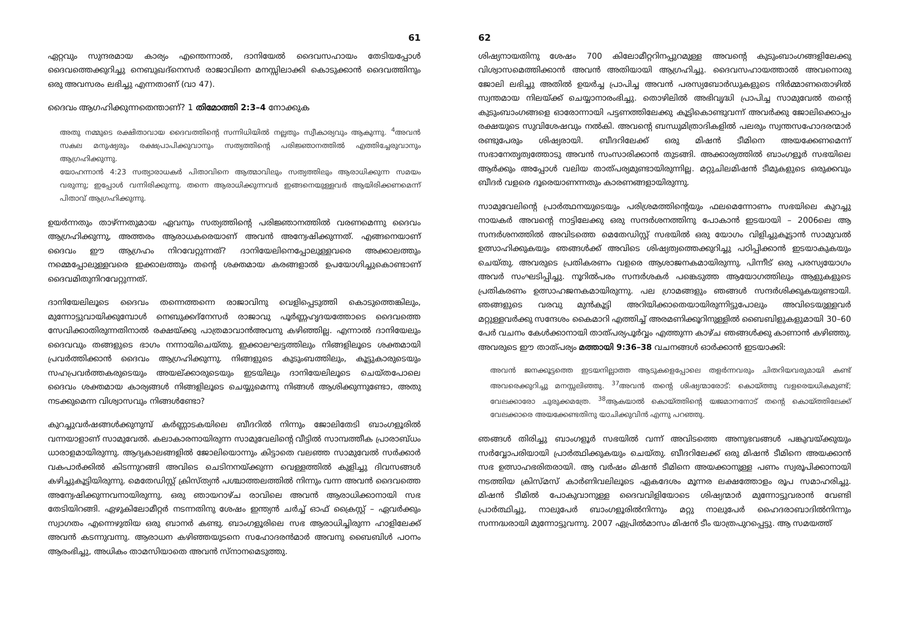61
ഏറ്റവും സുന്ദരമായ കാര്യം എന്തെന്നാൽ, ദാനിയേൽ ദൈവസഹായം തേടിയപ്പോൾ ദൈവത്തെക്കുറിച്ചു നെബുഖദ്നെസർ രാജാവിനെ മനസ്സിലാക്കി കൊടുക്കാൻ ദൈവത്തിനും ഒരു അവസരം ലഭിച്ചു എന്നതാണ് (വാ 47).
ദൈവം ആഗഹിക്കുന്നതെന്താണ്? 1 തിമോത്തി 2:3–4 നോക്കുക
അതു നമ്മുടെ രക്ഷിതാവായ ദൈവത്തിന്റെ സന്നിധിയിൽ നല്ലതും സ്വീകാര്യവും ആകുന്നു. <sup>4</sup>അവൻ സകല മനുഷ്യരും രക്ഷപ്രാപിക്കുവാനും സത്യത്തിന്റെ പരിജ്ഞാനത്തിൽ എത്തിച്ചേരുവാനും ആഗ്രഹിക്കുന്നു.
യോഹന്നാൻ 4:23 സത്യാരാധകർ പിതാവിനെ ആത്മാവിലും സത്യത്തിലും ആരാധിക്കുന്ന സമയം വരുന്നു; ഇപ്പോൾ വന്നിരിക്കുന്നു. തന്നെ ആരാധിക്കുന്നവർ ഇങ്ങനെയുള്ളവർ ആയിരിക്കണമെന്ന് പിതാവ് ആഗ്രഹിക്കുന്നു.
ഉയർന്നതും താഴ്ന്നതുമായ ഏവനും സത്യത്തിന്റെ പരിജ്ഞാനത്തിൽ വരണമെന്നു ദൈവം ആഗ്രഹിക്കുന്നു, അത്തരം ആരാധകരെയാണ് അവൻ അന്വേഷിക്കുന്നത്. എങ്ങനെയാണ് ദൈവം ഈ ആഗ്രഹം നിറവേറ്റുന്നത്? ദാനിയേലിനെപ്പോലുള്ളവരെ അക്കാലത്തും നമ്മെപ്പോലുള്ളവരെ ഇക്കാലത്തും തന്റെ ശക്തമായ കരങ്ങളാൽ ഉപയോഗിച്ചുകൊണ്ടാണ് ദൈവമിതുനിറവേറ്റുന്നത്.
ദാനിയേലിലൂടെ ദൈവം തന്നെത്തന്നെ രാജാവിനു വെളിപ്പെടുത്തി കൊടുത്തെങ്കിലും, മുന്നോട്ടുവായിക്കുമ്പോൾ നെബുക്കദ്നേസർ രാജാവു പൂർണ്ണഹൃദയത്തോടെ ദൈവത്തെ സേവിക്കാതിരുന്നതിനാൽ രക്ഷയ്ക്കു പാത്രമാവാൻഅവനു കഴിഞ്ഞില്ല. എന്നാൽ ദാനിയേലും ദൈവവും തങ്ങളുടെ ഭാഗം നന്നായിചെയ്തു. ഇക്കാലഘട്ടത്തിലും നിങ്ങളിലൂടെ ശക്തമായി പ്രവർത്തിക്കാൻ ദൈവം ആഗ്രഹിക്കുന്നു. നിങ്ങളുടെ കുടുംബത്തിലും, കൂട്ടുകാരുടെയും സഹപ്രവർത്തകരുടെയും അയല്ക്കാരുടെയും ഇടയിലും ദാനിയേലിലൂടെ ചെയ്തപോലെ ദൈവം ശക്തമായ കാര്യങ്ങൾ നിങ്ങളിലൂടെ ചെയ്യുമെന്നു നിങ്ങൾ ആശിക്കുന്നുണ്ടോ, അതു നടക്കുമെന്ന വിശ്വാസവും നിങ്ങൾണ്ടോ?
കുറച്ചുവർഷങ്ങൾക്കുനുമ്പ് കർണ്ണാടകയിലെ ബീദറിൽ നിന്നും ജോലിതേടി ബാംഗളൂരിൽ വന്നയാളാണ് സാമുവേൽ. കലാകാരനായിരുന്ന സാമുവേലിന്റെ വീട്ടിൽ സാമ്പത്തീക പ്രാരാബ്ധം ധാരാളമായിരുന്നു. ആദ്യകാലങ്ങളിൽ ജോലിയൊന്നും കിട്ടാതെ വലഞ്ഞ സാമുവേൽ സർക്കാർ വകപാർക്കിൽ കിടന്നുറങ്ങി അവിടെ ചെടിനനയ്ക്കുന്ന വെള്ളത്തിൽ കുളിച്ചു ദിവസങ്ങൾ കഴിച്ചുകൂട്ടിയിരുന്നു. മെതേഡിസ്റ്റ് ക്രിസ്ത്യൻ പശ്ചാത്തലത്തിൽ നിന്നും വന്ന അവൻ ദൈവത്തെ അന്വേഷിക്കുന്നവനായിരുന്നു. ഒരു ഞായറാഴ്ച രാവിലെ അവൻ ആരാധിക്കാനായി സഭ തേടിയിറങ്ങി. ഏഴുകിലോമീറ്റർ നടന്നതിനു ശേഷം ഇന്ത്യൻ ചർച്ച് ഓഫ് ക്രൈസ്റ്റ് – ഏവർക്കും സ്വാഗതം എന്നെഴുതിയ ഒരു ബാനർ കണ്ടു. ബാംഗളൂരിലെ സഭ ആരാധിച്ചിരുന്ന ഹാളിലേക്ക് അവൻ കടന്നുവന്നു. ആരാധന കഴിഞ്ഞയുടനെ സഹോദരൻമാർ അവനു ബൈബിൾ പഠനം ആരംഭിച്ചു, അധികം താമസിയാതെ അവൻ സ്നാനമെടുത്തു.
62
ശിഷ്യനായതിനു ശേഷം 700 കിലോമീറ്ററിനപ്പുറമുള്ള അവന്റെ കുടുംബാംഗങ്ങളിലേക്കു വിശ്വാസമെത്തിക്കാൻ അവൻ അതിയായി ആഗ്രഹിച്ചു. ദൈവസഹായത്താൽ അവനൊരു ജോലി ലഭിച്ചു അതിൽ ഉയർച്ച പ്രാപിച്ച അവൻ പരസ്യബോർഡുകളുടെ നിർമ്മാണതൊഴിൽ സ്വന്തമായ നിലയ്ക്ക് ചെയ്യാനാരംഭിച്ചു. തൊഴിലിൽ അഭിവൃദ്ധി പ്രാപിച്ച സാമുവേൽ തന്റെ കുടുംബാംഗങ്ങളെ ഓരോന്നായി പട്ടണത്തിലേക്കു കൂട്ടികൊണ്ടുവന്ന് അവർക്കു ജോലിക്കൊപ്പം രക്ഷയുടെ സുവിശേഷവും നൽകി. അവന്റെ ബന്ധുമിത്രാദികളിൽ പലരും സ്വന്തസഹോദരന്മാർ രണ്ടുപേരും ശിഷ്യരായി. ബീദറിലേക്ക് ഒരു മിഷൻ ടീമിനെ അയക്കേണമെന്ന് സഭാനേതൃത്വത്തോടു അവൻ സംസാരിക്കാൻ തുടങ്ങി. അക്കാര്യത്തിൽ ബാംഗളൂർ സഭയിലെ ആർക്കും അപ്പോൾ വലിയ താത്പര്യമുണ്ടായിരുന്നില്ല. മറ്റുചിലമിഷൻ ടീമുകളുടെ ഒരുക്കവും ബീദർ വളരെ ദൂരെയാണന്നതും കാരണങ്ങളായിരുന്നു.
സാമുവേലിന്റെ പ്രാർത്ഥനയുടെയും പരിശ്രമത്തിന്റെയും ഫലമെന്നോണം സഭയിലെ കുറച്ചു നായകർ അവന്റെ നാട്ടിലേക്കു ഒരു സന്ദർശനത്തിനു പോകാൻ ഇടയായി – 2006ലെ ആ സന്ദർശനത്തിൽ അവിടത്തെ മെതേഡിസ്റ്റ് സഭയിൽ ഒരു യോഗം വിളിച്ചുകൂട്ടാൻ സാമുവൽ ഉത്സാഹിക്കുകയും ഞങ്ങൾക്ക് അവിടെ ശിഷ്യത്വത്തെക്കുറിച്ചു പഠിപ്പിക്കാൻ ഇടയാകുകയും ചെയ്തു. അവരുടെ പ്രതികരണം വളരെ ആശാജനകമായിരുന്നു. പിന്നീട് ഒരു പരസ്യയോഗം അവർ സംഘടിപ്പിച്ചു. നൂറിൽപരം സന്ദർശകർ പങ്കെടുത്ത ആയോഗത്തിലും ആളുകളുടെ പ്രതികരണം ഉത്സാഹജനകമായിരുന്നു. പല ഗ്രാമങ്ങളും ഞങ്ങൾ സന്ദർശിക്കുകയുണ്ടായി. ഞങ്ങളുടെ വരവു മുൻകൂട്ടി അറിയിക്കാതെയായിരുന്നിട്ടുപോലും അവിടെയുള്ളവർ മറ്റുള്ളവർക്കു സന്ദേശം കൈമാറി എത്തിച്ച് അരമണിക്കൂറിനുള്ളിൽ ബൈബിളുകളുമായി 30–60 പേർ വചനം കേൾക്കാനായി താത്പര്യപൂർവ്വം എത്തുന്ന കാഴ്ച ഞങ്ങൾക്കു കാണാൻ കഴിഞ്ഞു. അവരുടെ ഈ താത്പര്യം മത്തായി 9:36–38 വചനങ്ങൾ ഓർക്കാൻ ഇടയാക്കി:
അവൻ ജനക്കൂട്ടത്തെ ഇടയനില്ലാത്ത ആടുകളെപ്പോലെ തളർന്നവരും ചിതറിയവരുമായി കണ്ട് അവരെക്കുറിച്ചു മനസ്സലിഞ്ഞു. <sup>37</sup>അവൻ തന്റെ ശിഷ്യന്മാരോട്: കൊയ്ത്തു വളരെയധികമുണ്ട്; വേലക്കാരോ ചുരുക്കമത്രേ. <sup>38</sup>ആകയാൽ കൊയ്ത്തിന്റെ യജമാനനോട് തന്റെ കൊയ്ത്തിലേക്ക് വേലക്കാരെ അയക്കേണ്ടതിനു യാചിക്കുവിൻ എന്നു പറഞ്ഞു.
ഞങ്ങൾ തിരിച്ചു ബാംഗളൂർ സഭയിൽ വന്ന് അവിടത്തെ അനുഭവങ്ങൾ പങ്കുവയ്ക്കുയും സർവ്വോപരിയായി പ്രാർത്ഥിക്കുകയും ചെയ്തു. ബീദറിലേക്ക് ഒരു മിഷൻ ടീമിനെ അയക്കാൻ സഭ ഉത്സാഹഭരിതരായി. ആ വർഷം മിഷൻ ടീമിനെ അയക്കാനുള്ള പണം സ്വരൂപിക്കാനായി നടത്തിയ ക്രിസ്മസ് കാർണിവലിലൂടെ ഏകദേശം മൂന്നര ലക്ഷത്തോളം രൂപ സമാഹരിച്ചു. മിഷൻ ടീമിൽ പോകുവാനുള്ള ദൈവവിളിയോടെ ശിഷ്യന്മാർ മുന്നോട്ടുവരാൻ വേണ്ടി പ്രാർത്ഥിച്ചു, നാലുപേർ ബാംഗളൂരിൽനിന്നും മറ്റു നാലുപേർ ഹൈദരാബാദിൽനിന്നും സന്നദ്ധരായി മുന്നോട്ടുവന്നു. 2007 ഏപ്രിൽമാസം മിഷൻ ടീം യാത്രപുറപ്പെട്ടു. ആ സമയത്ത്